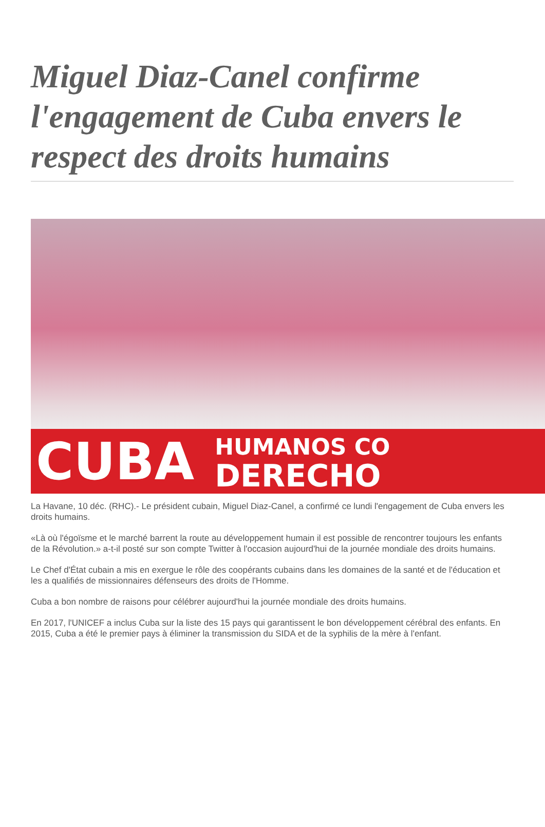Miguel Diaz-Canel confirme l'engagement de Cuba envers le respect des droits humains
CUBA
HUMANOS CO
DERECHO
La Havane, 10 déc. (RHC).- Le président cubain, Miguel Diaz-Canel, a confirmé ce lundi l'engagement de Cuba envers les droits humains.
«Là où l'égoïsme et le marché barrent la route au développement humain il est possible de rencontrer toujours les enfants de la Révolution.» a-t-il posté sur son compte Twitter à l'occasion aujourd'hui de la journée mondiale des droits humains.
Le Chef d'État cubain a mis en exergue le rôle des coopérants cubains dans les domaines de la santé et de l'éducation et les a qualifiés de missionnaires défenseurs des droits de l'Homme.
Cuba a bon nombre de raisons pour célébrer aujourd'hui la journée mondiale des droits humains.
En 2017, l'UNICEF a inclus Cuba sur la liste des 15 pays qui garantissent le bon développement cérébral des enfants. En 2015, Cuba a été le premier pays à éliminer la transmission du SIDA et de la syphilis de la mère à l'enfant.